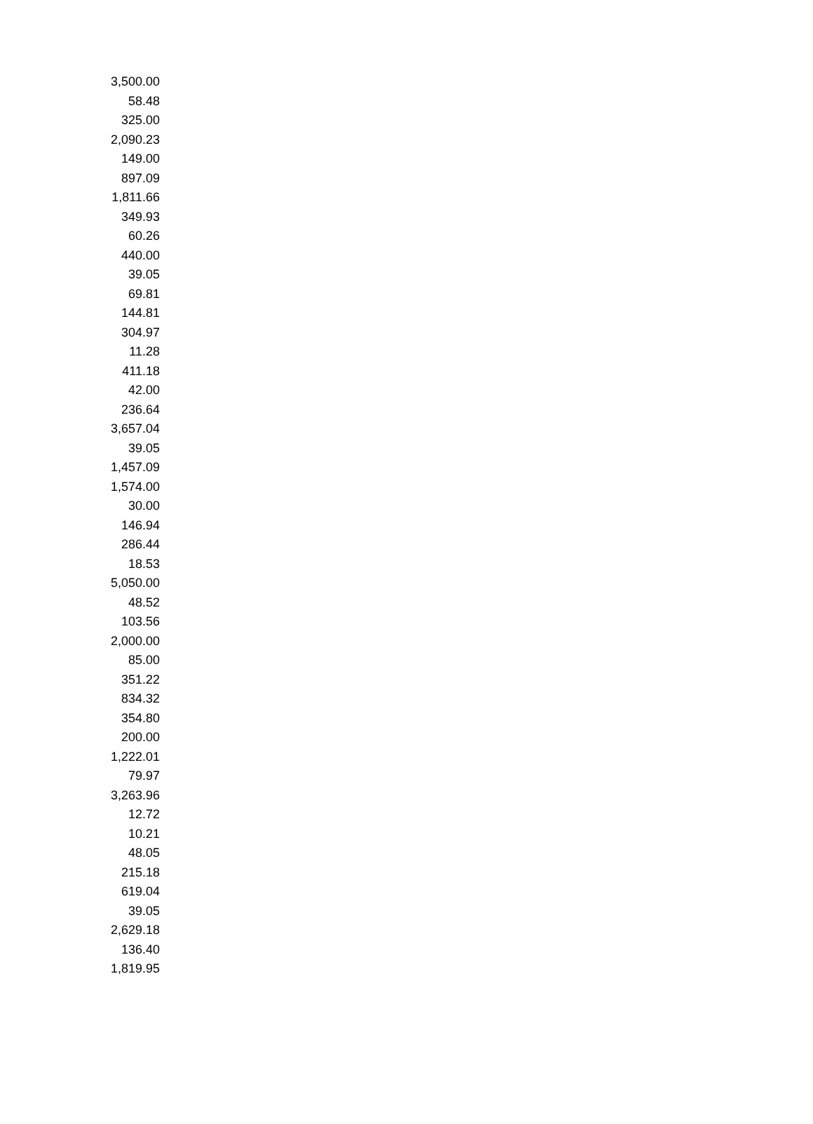| 3,500.00 |
| 58.48 |
| 325.00 |
| 2,090.23 |
| 149.00 |
| 897.09 |
| 1,811.66 |
| 349.93 |
| 60.26 |
| 440.00 |
| 39.05 |
| 69.81 |
| 144.81 |
| 304.97 |
| 11.28 |
| 411.18 |
| 42.00 |
| 236.64 |
| 3,657.04 |
| 39.05 |
| 1,457.09 |
| 1,574.00 |
| 30.00 |
| 146.94 |
| 286.44 |
| 18.53 |
| 5,050.00 |
| 48.52 |
| 103.56 |
| 2,000.00 |
| 85.00 |
| 351.22 |
| 834.32 |
| 354.80 |
| 200.00 |
| 1,222.01 |
| 79.97 |
| 3,263.96 |
| 12.72 |
| 10.21 |
| 48.05 |
| 215.18 |
| 619.04 |
| 39.05 |
| 2,629.18 |
| 136.40 |
| 1,819.95 |